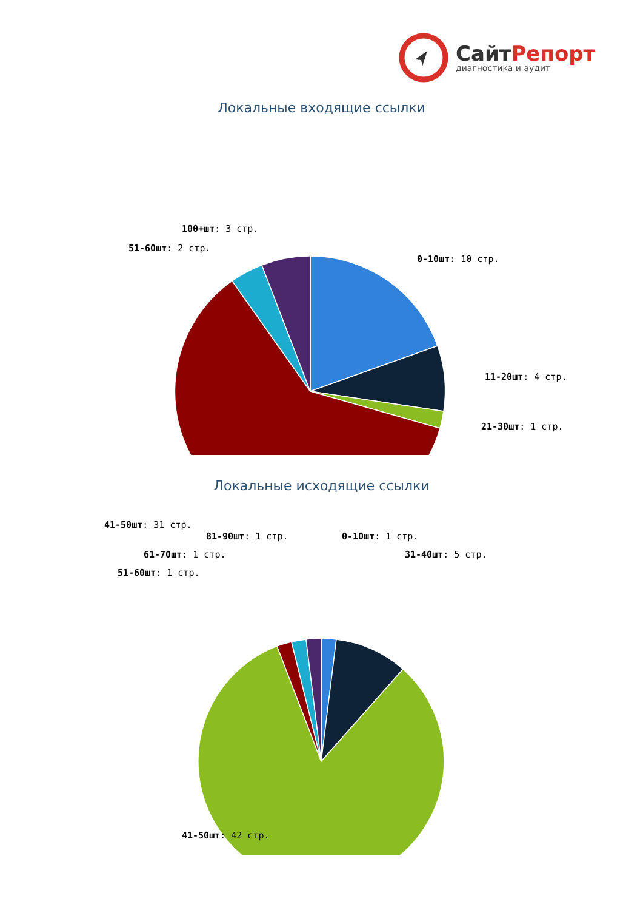СайтРепорт
диагностика и аудит
Локальные входящие ссылки
100+шт: 3 стр.
51-60шт: 2 стр.
0-10шт: 10 стр.
11-20шт: 4 стр.
21-30шт: 1 стр.
41-50шт: 31 стр.
Локальные исходящие ссылки
81-90шт: 1 стр. 0-10шт: 1 стр.
61-70шт: 1 стр. 31-40шт: 5 стр.
51-60шт: 1 стр.
41-50шт: 42 стр.